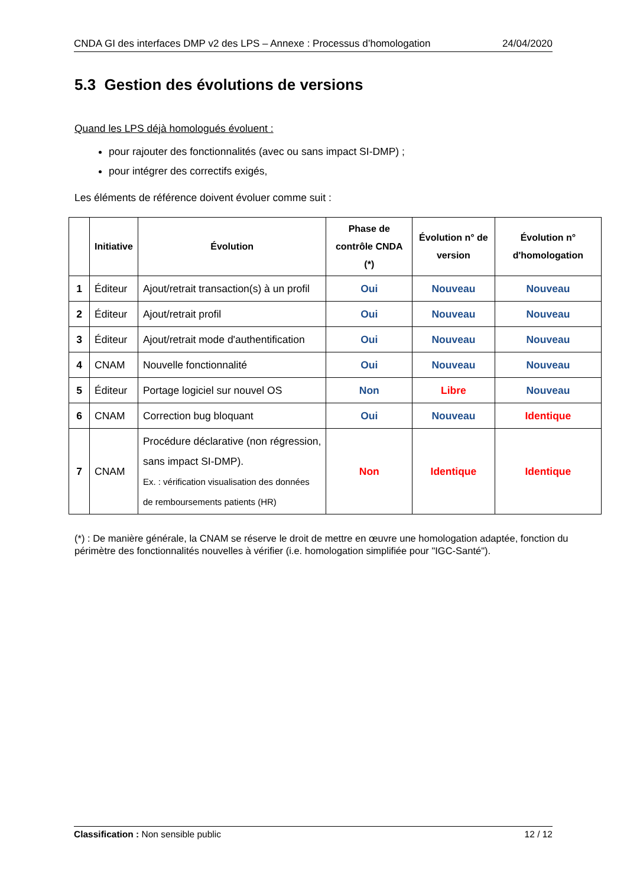CNDA GI des interfaces DMP v2 des LPS – Annexe : Processus d’homologation 24/04/2020
5.3 Gestion des évolutions de versions
Quand les LPS déjà homologués évoluent :
pour rajouter des fonctionnalités (avec ou sans impact SI-DMP) ;
pour intégrer des correctifs exigés,
Les éléments de référence doivent évoluer comme suit :
| | Initiative | Évolution | Phase de contrôle CNDA (*) | Évolution n° de version | Évolution n° d'homologation |
| --- | --- | --- | --- | --- | --- |
| 1 | Éditeur | Ajout/retrait transaction(s) à un profil | Oui | Nouveau | Nouveau |
| 2 | Éditeur | Ajout/retrait profil | Oui | Nouveau | Nouveau |
| 3 | Éditeur | Ajout/retrait mode d'authentification | Oui | Nouveau | Nouveau |
| 4 | CNAM | Nouvelle fonctionnalité | Oui | Nouveau | Nouveau |
| 5 | Éditeur | Portage logiciel sur nouvel OS | Non | Libre | Nouveau |
| 6 | CNAM | Correction bug bloquant | Oui | Nouveau | Identique |
| 7 | CNAM | Procédure déclarative (non régression, sans impact SI-DMP). Ex. : vérification visualisation des données de remboursements patients (HR) | Non | Identique | Identique |
(*) : De manière générale, la CNAM se réserve le droit de mettre en œuvre une homologation adaptée, fonction du périmètre des fonctionnalités nouvelles à vérifier (i.e. homologation simplifiée pour "IGC-Santé").
Classification : Non sensible public 12 / 12